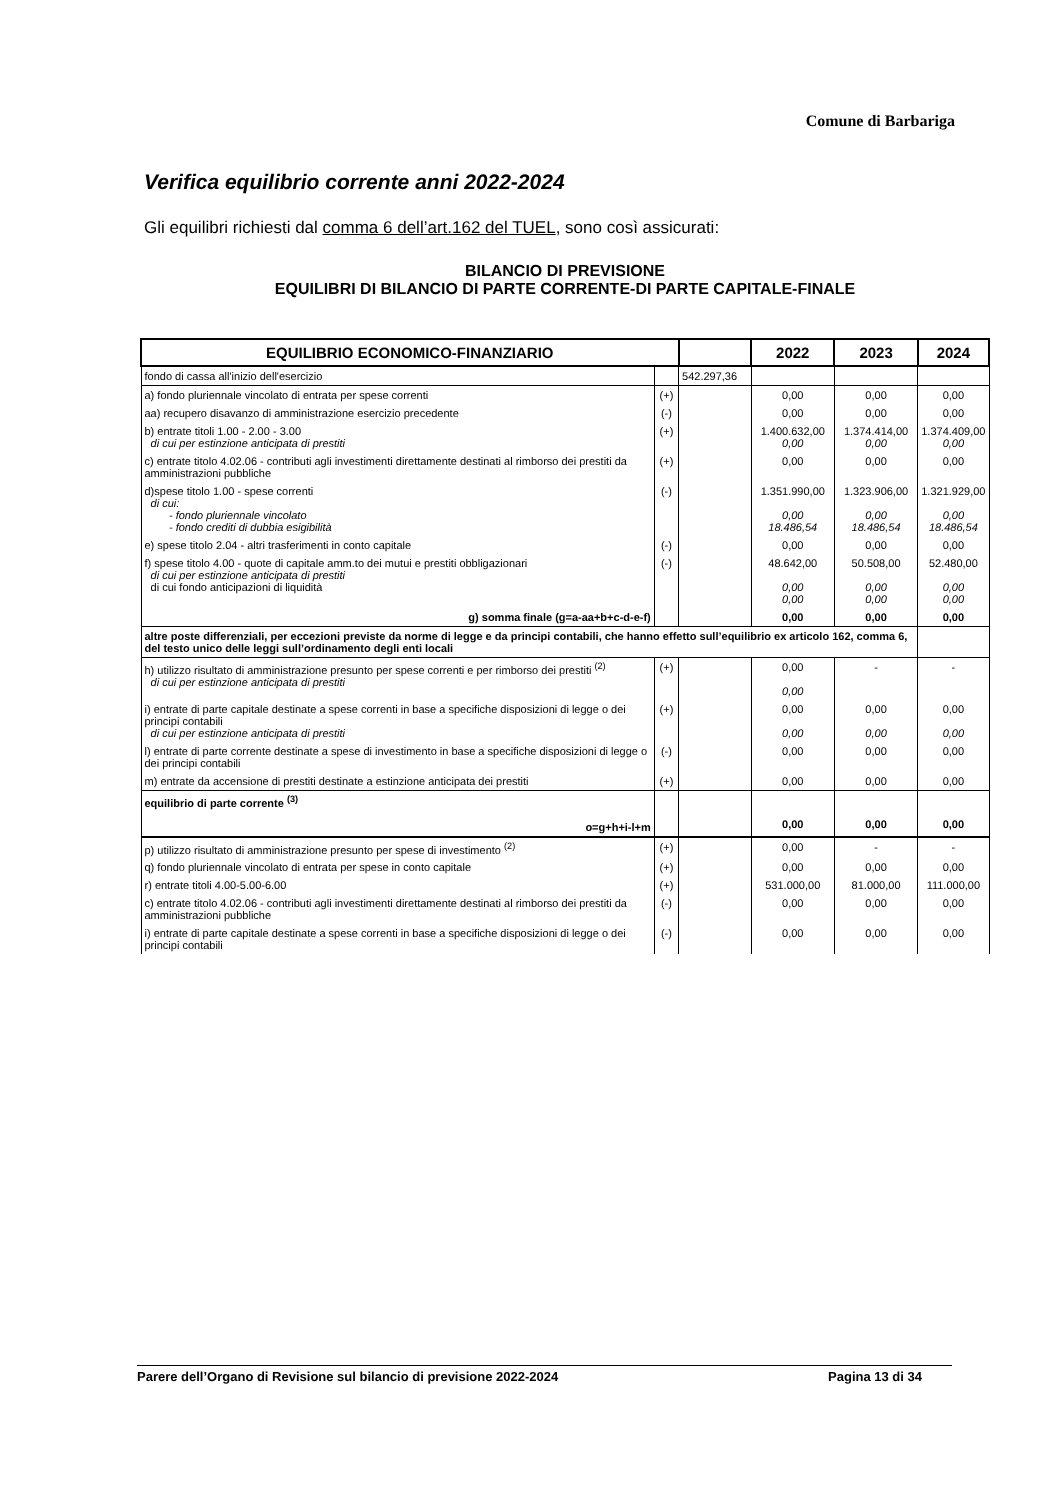Comune di Barbariga
Verifica equilibrio corrente anni 2022-2024
Gli equilibri richiesti dal comma 6 dell’art.162 del TUEL, sono così assicurati:
BILANCIO DI PREVISIONE
EQUILIBRI DI BILANCIO DI PARTE CORRENTE-DI PARTE CAPITALE-FINALE
| EQUILIBRIO ECONOMICO-FINANZIARIO | | | 2022 | 2023 | 2024 |
| --- | --- | --- | --- | --- | --- |
| fondo di cassa all'inizio dell'esercizio | | 542.297,36 | | | |
| a) fondo pluriennale vincolato di entrata per spese correnti | (+) | | 0,00 | 0,00 | 0,00 |
| aa) recupero disavanzo di amministrazione esercizio precedente | (-) | | 0,00 | 0,00 | 0,00 |
| b) entrate titoli 1.00 - 2.00 - 3.00 di cui per estinzione anticipata di prestiti | (+) | | 1.400.632,00 0,00 | 1.374.414,00 0,00 | 1.374.409,00 0,00 |
| c) entrate titolo 4.02.06 - contributi agli investimenti direttamente destinati al rimborso dei prestiti da amministrazioni pubbliche | (+) | | 0,00 | 0,00 | 0,00 |
| d)spese titolo 1.00 - spese correnti di cui: - fondo pluriennale vincolato - fondo crediti di dubbia esigibilità | (-) | | 1.351.990,00 0,00 18.486,54 | 1.323.906,00 0,00 18.486,54 | 1.321.929,00 0,00 18.486,54 |
| e) spese titolo 2.04 - altri trasferimenti in conto capitale | (-) | | 0,00 | 0,00 | 0,00 |
| f) spese titolo 4.00 - quote di capitale amm.to dei mutui e prestiti obbligazionari di cui per estinzione anticipata di prestiti di cui fondo anticipazioni di liquidità | (-) | | 48.642,00 0,00 0,00 | 50.508,00 0,00 0,00 | 52.480,00 0,00 0,00 |
| g) somma finale (g=a-aa+b+c-d-e-f) | | | 0,00 | 0,00 | 0,00 |
| altre poste differenziali, per eccezioni previste da norme di legge e da principi contabili, che hanno effetto sull’equilibrio ex articolo 162, comma 6, del testo unico delle leggi sull’ordinamento degli enti locali | | | | | |
| h) utilizzo risultato di amministrazione presunto per spese correnti e per rimborso dei prestiti <sup>(2)</sup> di cui per estinzione anticipata di prestiti | (+) | | 0,00 0,00 | - | - |
| i) entrate di parte capitale destinate a spese correnti in base a specifiche disposizioni di legge o dei principi contabili di cui per estinzione anticipata di prestiti | (+) | | 0,00 0,00 | 0,00 0,00 | 0,00 0,00 |
| l) entrate di parte corrente destinate a spese di investimento in base a specifiche disposizioni di legge o dei principi contabili | (-) | | 0,00 | 0,00 | 0,00 |
| m) entrate da accensione di prestiti destinate a estinzione anticipata dei prestiti | (+) | | 0,00 | 0,00 | 0,00 |
| equilibrio di parte corrente <sup>(3)</sup> o=g+h+i-l+m | | | 0,00 | 0,00 | 0,00 |
| p) utilizzo risultato di amministrazione presunto per spese di investimento <sup>(2)</sup> | (+) | | 0,00 | - | - |
| q) fondo pluriennale vincolato di entrata per spese in conto capitale | (+) | | 0,00 | 0,00 | 0,00 |
| r) entrate titoli 4.00-5.00-6.00 | (+) | | 531.000,00 | 81.000,00 | 111.000,00 |
| c) entrate titolo 4.02.06 - contributi agli investimenti direttamente destinati al rimborso dei prestiti da amministrazioni pubbliche | (-) | | 0,00 | 0,00 | 0,00 |
| i) entrate di parte capitale destinate a spese correnti in base a specifiche disposizioni di legge o dei principi contabili | (-) | | 0,00 | 0,00 | 0,00 |
Parere dell’Organo di Revisione sul bilancio di previsione 2022-2024 Pagina 13 di 34